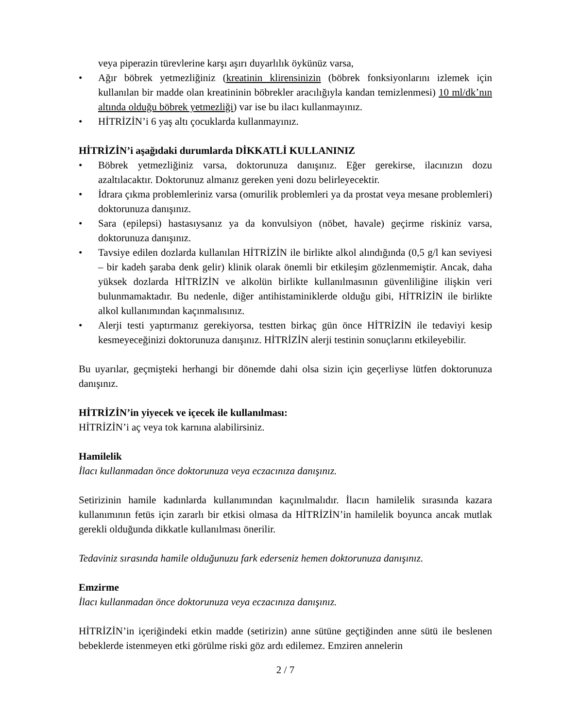veya piperazin türevlerine karşı aşırı duyarlılık öykünüz varsa,
• Ağır böbrek yetmezliğiniz (kreatinin klirensinizin (böbrek fonksiyonlarını izlemek için kullanılan bir madde olan kreatininin böbrekler aracılığıyla kandan temizlenmesi) 10 ml/dk’nın altında olduğu böbrek yetmezliği) var ise bu ilacı kullanmayınız.
• HİTRİZİN’i 6 yaş altı çocuklarda kullanmayınız.
HİTRİZİN’i aşağıdaki durumlarda DİKKATLİ KULLANINIZ
• Böbrek yetmezliğiniz varsa, doktorunuza danışınız. Eğer gerekirse, ilacınızın dozu azaltılacaktır. Doktorunuz almanız gereken yeni dozu belirleyecektir.
• İdrara çıkma problemleriniz varsa (omurilik problemleri ya da prostat veya mesane problemleri) doktorunuza danışınız.
• Sara (epilepsi) hastasıysanız ya da konvulsiyon (nöbet, havale) geçirme riskiniz varsa, doktorunuza danışınız.
• Tavsiye edilen dozlarda kullanılan HİTRİZİN ile birlikte alkol alındığında (0,5 g/l kan seviyesi – bir kadeh şaraba denk gelir) klinik olarak önemli bir etkileşim gözlenmemiştir. Ancak, daha yüksek dozlarda HİTRİZİN ve alkolün birlikte kullanılmasının güvenliliğine ilişkin veri bulunmamaktadır. Bu nedenle, diğer antihistaminiklerde olduğu gibi, HİTRİZİN ile birlikte alkol kullanımından kaçınmalısınız.
• Alerji testi yaptırmanız gerekiyorsa, testten birkaç gün önce HİTRİZİN ile tedaviyi kesip kesmeyeceğinizi doktorunuza danışınız. HİTRİZİN alerji testinin sonuçlarını etkileyebilir.
Bu uyarılar, geçmişteki herhangi bir dönemde dahi olsa sizin için geçerliyse lütfen doktorunuza danışınız.
HİTRİZİN’in yiyecek ve içecek ile kullanılması:
HİTRİZİN’i aç veya tok karnına alabilirsiniz.
Hamilelik
İlacı kullanmadan önce doktorunuza veya eczacınıza danışınız.
Setirizinin hamile kadınlarda kullanımından kaçınılmalıdır. İlacın hamilelik sırasında kazara kullanımının fetüs için zararlı bir etkisi olmasa da HİTRİZİN’in hamilelik boyunca ancak mutlak gerekli olduğunda dikkatle kullanılması önerilir.
Tedaviniz sırasında hamile olduğunuzu fark ederseniz hemen doktorunuza danışınız.
Emzirme
İlacı kullanmadan önce doktorunuza veya eczacınıza danışınız.
HİTRİZİN’in içeriğindeki etkin madde (setirizin) anne sütüne geçtiğinden anne sütü ile beslenen bebeklerde istenmeyen etki görülme riski göz ardı edilemez. Emziren annelerin
2 / 7